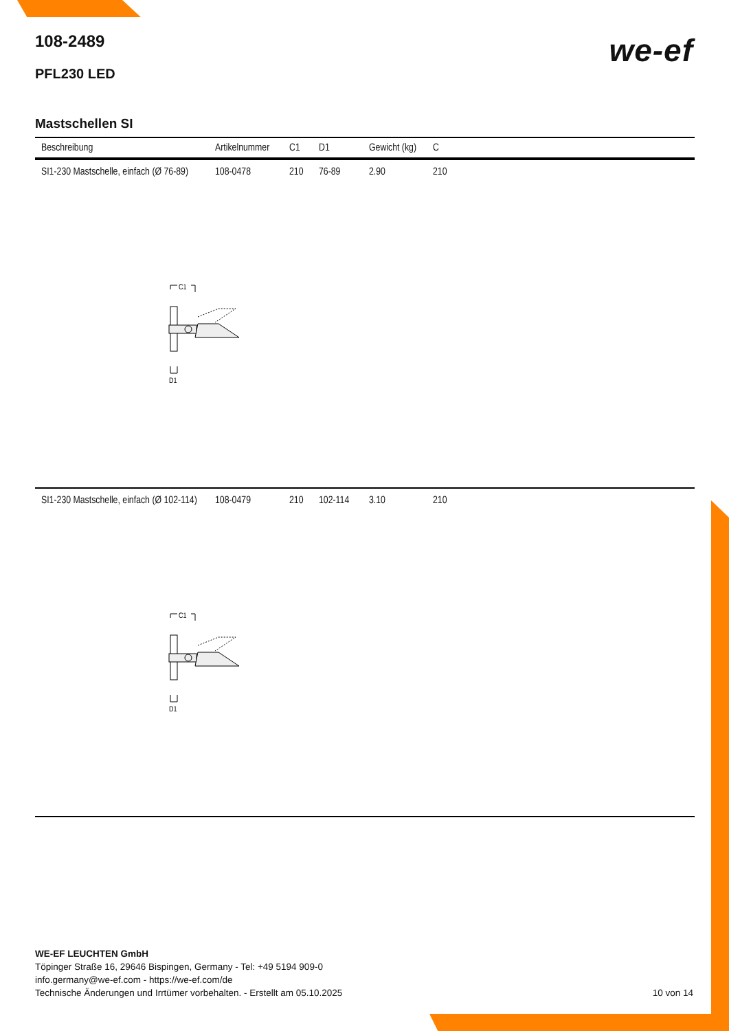we-ef
108-2489
PFL230 LED
Mastschellen SI
| Beschreibung | Artikelnummer | C1 | D1 | Gewicht (kg) | C |
| --- | --- | --- | --- | --- | --- |
| SI1-230 Mastschelle, einfach (Ø 76-89) | 108-0478 C1 D1 | 210 | 76-89 | 2.90 | 210 |
| SI1-230 Mastschelle, einfach (Ø 102-114) | 108-0479 C1 D1 | 210 | 102-114 | 3.10 | 210 |
WE-EF LEUCHTEN GmbH
Töpinger Straße 16, 29646 Bispingen, Germany - Tel: +49 5194 909-0
info.germany@we-ef.com - https://we-ef.com/de
Technische Änderungen und Irrtümer vorbehalten. - Erstellt am 05.10.2025 10 von 14